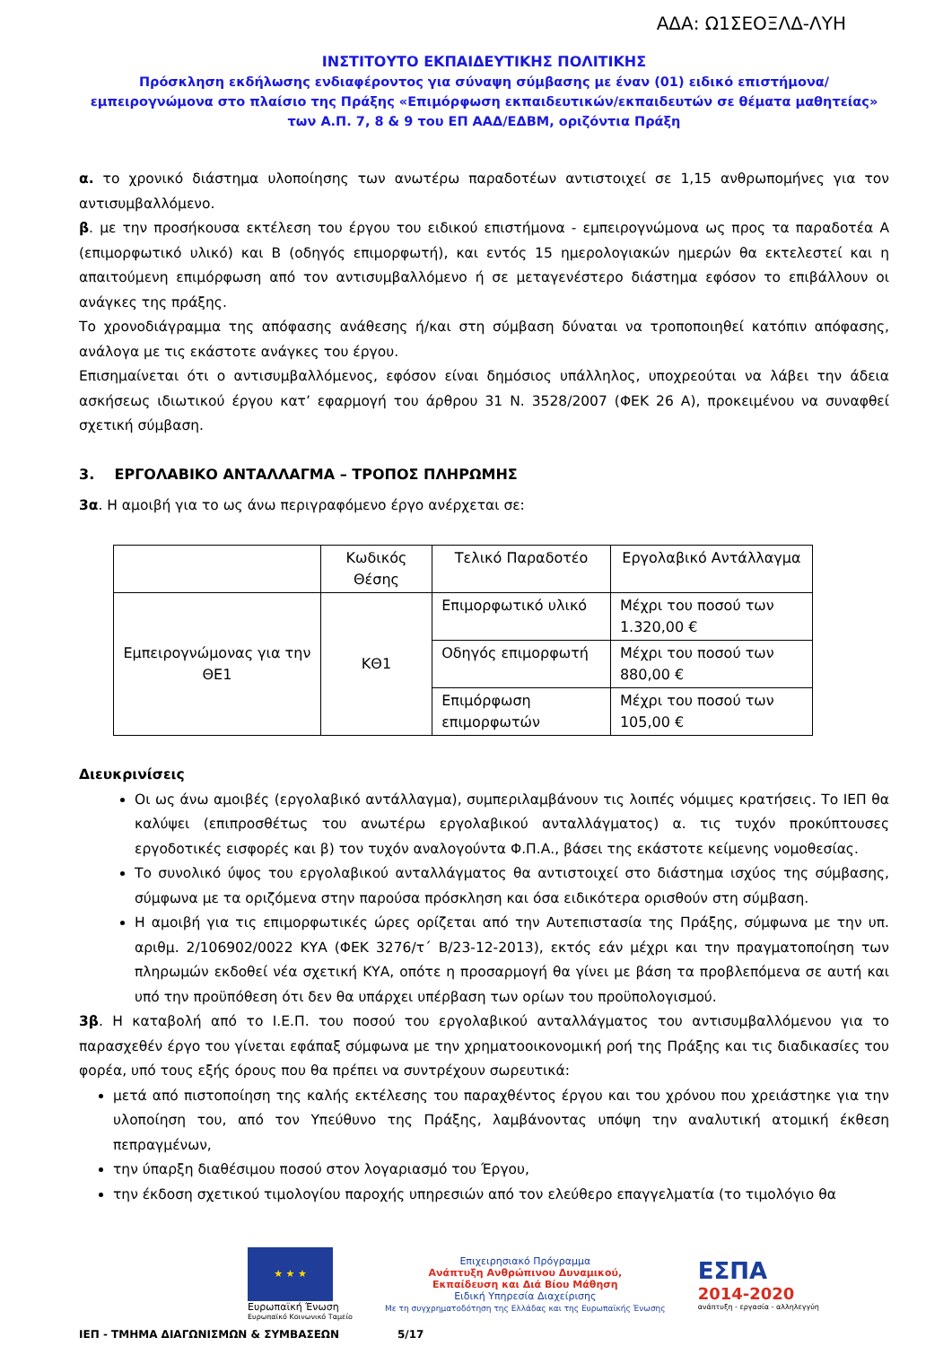ΑΔΑ: Ω1ΣΕΟΞΛΔ-ΛΥΗ
ΙΝΣΤΙΤΟΥΤΟ ΕΚΠΑΙΔΕΥΤΙΚΗΣ ΠΟΛΙΤΙΚΗΣ
Πρόσκληση εκδήλωσης ενδιαφέροντος για σύναψη σύμβασης με έναν (01) ειδικό επιστήμονα/εμπειρογνώμονα στο πλαίσιο της Πράξης «Επιμόρφωση εκπαιδευτικών/εκπαιδευτών σε θέματα μαθητείας» των Α.Π. 7, 8 & 9 του ΕΠ ΑΑΔ/ΕΔΒΜ, οριζόντια Πράξη
α. το χρονικό διάστημα υλοποίησης των ανωτέρω παραδοτέων αντιστοιχεί σε 1,15 ανθρωπομήνες για τον αντισυμβαλλόμενο.
β. με την προσήκουσα εκτέλεση του έργου του ειδικού επιστήμονα - εμπειρογνώμονα ως προς τα παραδοτέα Α (επιμορφωτικό υλικό) και Β (οδηγός επιμορφωτή), και εντός 15 ημερολογιακών ημερών θα εκτελεστεί και η απαιτούμενη επιμόρφωση από τον αντισυμβαλλόμενο ή σε μεταγενέστερο διάστημα εφόσον το επιβάλλουν οι ανάγκες της πράξης.
Το χρονοδιάγραμμα της απόφασης ανάθεσης ή/και στη σύμβαση δύναται να τροποποιηθεί κατόπιν απόφασης, ανάλογα με τις εκάστοτε ανάγκες του έργου.
Επισημαίνεται ότι ο αντισυμβαλλόμενος, εφόσον είναι δημόσιος υπάλληλος, υποχρεούται να λάβει την άδεια ασκήσεως ιδιωτικού έργου κατ’ εφαρμογή του άρθρου 31 Ν. 3528/2007 (ΦΕΚ 26 Α), προκειμένου να συναφθεί σχετική σύμβαση.
3. ΕΡΓΟΛΑΒΙΚΟ ΑΝΤΑΛΛΑΓΜΑ – ΤΡΟΠΟΣ ΠΛΗΡΩΜΗΣ
3α. Η αμοιβή για το ως άνω περιγραφόμενο έργο ανέρχεται σε:
| | Κωδικός Θέσης | Τελικό Παραδοτέο | Εργολαβικό Αντάλλαγμα |
| --- | --- | --- | --- |
| Εμπειρογνώμονας για την ΘΕ1 | ΚΘ1 | Επιμορφωτικό υλικό | Μέχρι του ποσού των 1.320,00 € |
| | | Οδηγός επιμορφωτή | Μέχρι του ποσού των 880,00 € |
| | | Επιμόρφωση επιμορφωτών | Μέχρι του ποσού των 105,00 € |
Διευκρινίσεις
Οι ως άνω αμοιβές (εργολαβικό αντάλλαγμα), συμπεριλαμβάνουν τις λοιπές νόμιμες κρατήσεις. Το ΙΕΠ θα καλύψει (επιπροσθέτως του ανωτέρω εργολαβικού ανταλλάγματος) α. τις τυχόν προκύπτουσες εργοδοτικές εισφορές και β) τον τυχόν αναλογούντα Φ.Π.Α., βάσει της εκάστοτε κείμενης νομοθεσίας.
Το συνολικό ύψος του εργολαβικού ανταλλάγματος θα αντιστοιχεί στο διάστημα ισχύος της σύμβασης, σύμφωνα με τα οριζόμενα στην παρούσα πρόσκληση και όσα ειδικότερα ορισθούν στη σύμβαση.
Η αμοιβή για τις επιμορφωτικές ώρες ορίζεται από την Αυτεπιστασία της Πράξης, σύμφωνα με την υπ. αριθμ. 2/106902/0022 ΚΥΑ (ΦΕΚ 3276/τ΄ Β/23-12-2013), εκτός εάν μέχρι και την πραγματοποίηση των πληρωμών εκδοθεί νέα σχετική ΚΥΑ, οπότε η προσαρμογή θα γίνει με βάση τα προβλεπόμενα σε αυτή και υπό την προϋπόθεση ότι δεν θα υπάρχει υπέρβαση των ορίων του προϋπολογισμού.
3β. Η καταβολή από το Ι.Ε.Π. του ποσού του εργολαβικού ανταλλάγματος του αντισυμβαλλόμενου για το παρασχεθέν έργο του γίνεται εφάπαξ σύμφωνα με την χρηματοοικονομική ροή της Πράξης και τις διαδικασίες του φορέα, υπό τους εξής όρους που θα πρέπει να συντρέχουν σωρευτικά:
μετά από πιστοποίηση της καλής εκτέλεσης του παραχθέντος έργου και του χρόνου που χρειάστηκε για την υλοποίηση του, από τον Υπεύθυνο της Πράξης, λαμβάνοντας υπόψη την αναλυτική ατομική έκθεση πεπραγμένων,
την ύπαρξη διαθέσιμου ποσού στον λογαριασμό του Έργου,
την έκδοση σχετικού τιμολογίου παροχής υπηρεσιών από τον ελεύθερο επαγγελματία (το τιμολόγιο θα
★ ★ ★
Ευρωπαϊκή Ένωση
Ευρωπαϊκό Κοινωνικό Ταμείο
Επιχειρησιακό Πρόγραμμα
Ανάπτυξη Ανθρώπινου Δυναμικού,
Εκπαίδευση και Διά Βίου Μάθηση
Ειδική Υπηρεσία Διαχείρισης
Με τη συγχρηματοδότηση της Ελλάδας και της Ευρωπαϊκής Ένωσης
ΕΣΠΑ
2014-2020
ανάπτυξη - εργασία - αλληλεγγύη
ΙΕΠ - ΤΜΗΜΑ ΔΙΑΓΩΝΙΣΜΩΝ & ΣΥΜΒΑΣΕΩΝ 5/17